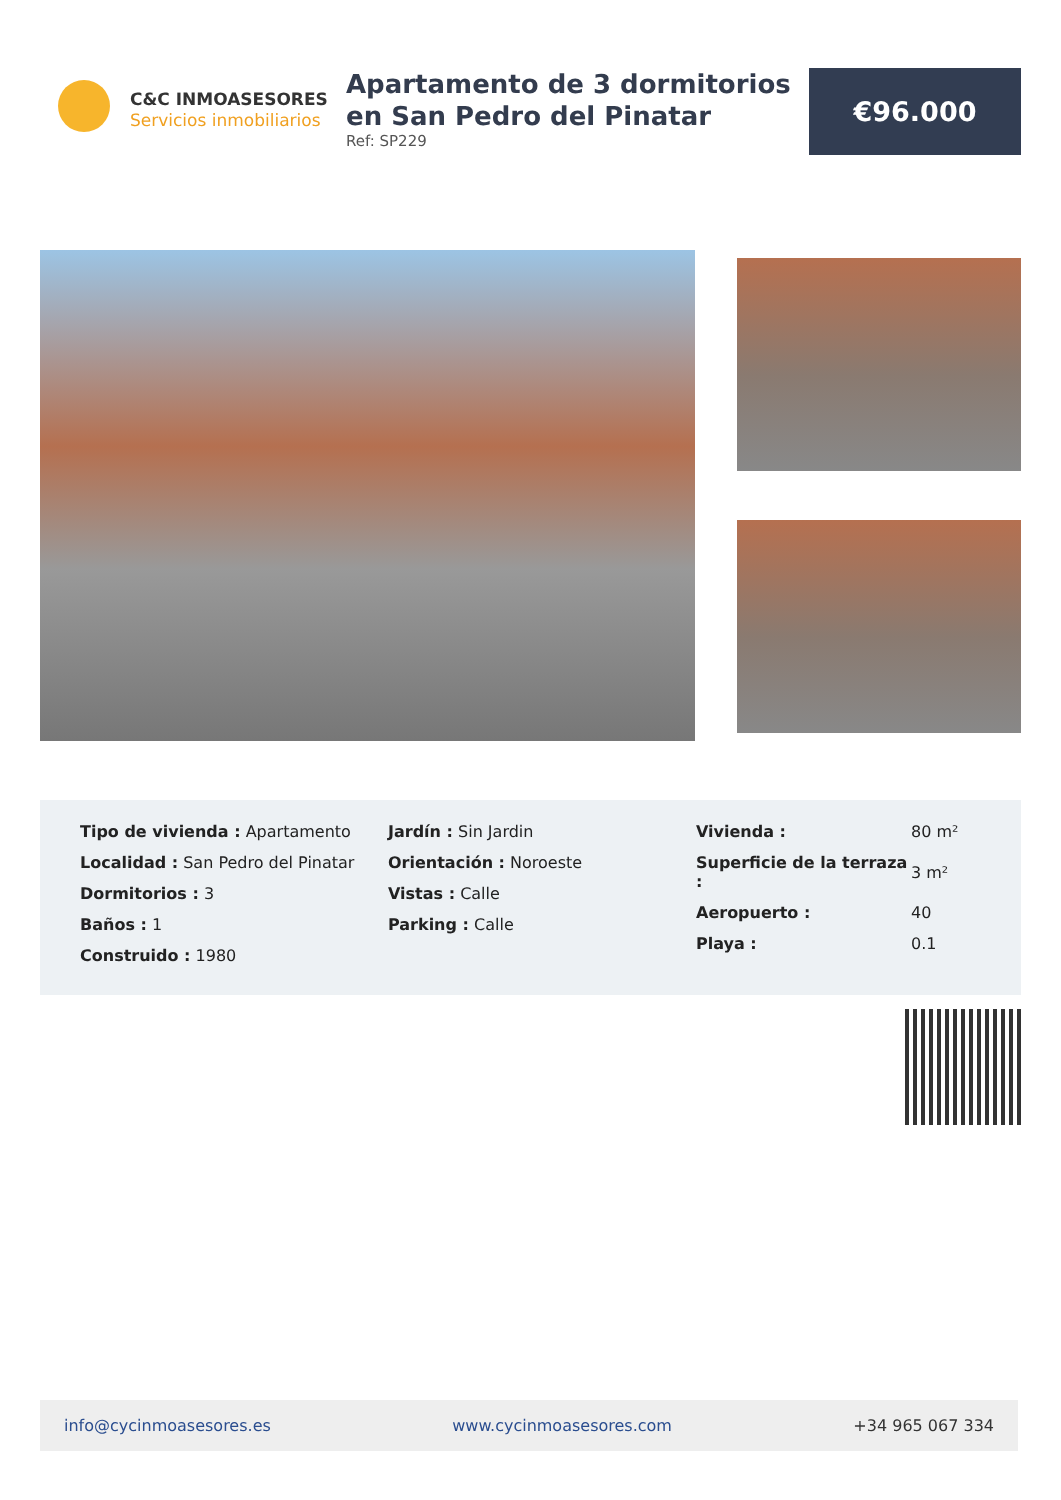C&C INMOASESORES
Servicios inmobiliarios
Apartamento de 3 dormitorios en San Pedro del Pinatar
Ref: SP229
€96.000
Tipo de vivienda : Apartamento
Localidad : San Pedro del Pinatar
Dormitorios : 3
Baños : 1
Construido : 1980
Jardín : Sin Jardin
Orientación : Noroeste
Vistas : Calle
Parking : Calle
| Vivienda : | 80 m² |
| Superficie de la terraza : | 3 m² |
| Aeropuerto : | 40 |
| Playa : | 0.1 |
info@cycinmoasesores.es www.cycinmoasesores.com +34 965 067 334